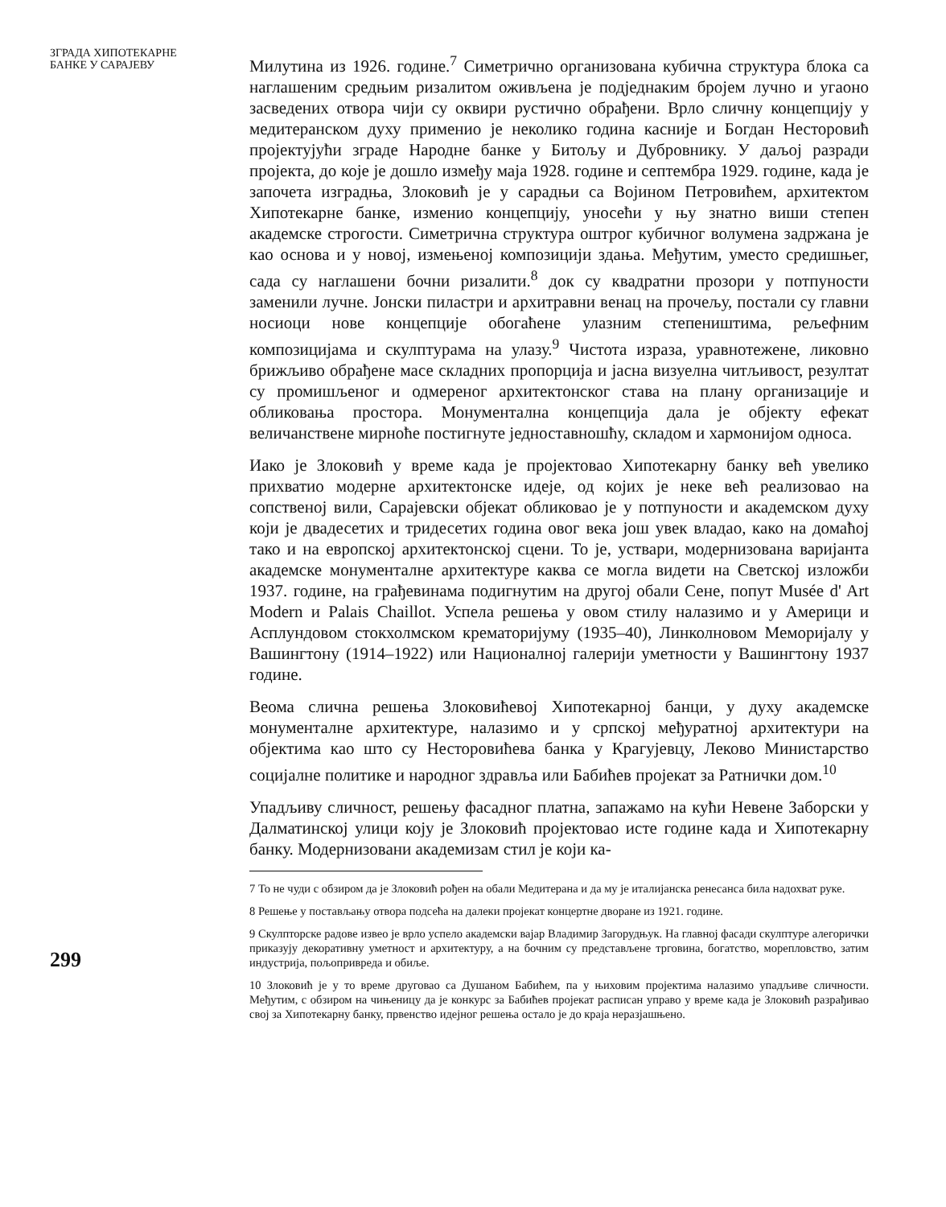ЗГРАДА ХИПОТЕКАРНЕ
БАНКЕ У САРАЈЕВУ
299
Милутина из 1926. године.<sup>7</sup> Симетрично организована кубична структура блока са наглашеним средњим ризалитом оживљена је подједнаким бројем лучно и угаоно засведених отвора чији су оквири рустично обрађени. Врло сличну концепцију у медитеранском духу применио је неколико година касније и Богдан Несторовић пројектујући зграде Народне банке у Битољу и Дубровнику. У даљој разради пројекта, до које је дошло између маја 1928. године и септембра 1929. године, када је започета изградња, Злоковић је у сарадњи са Војином Петровићем, архитектом Хипотекарне банке, изменио концепцију, уносећи у њу знатно виши степен академске строгости. Симетрична структура оштрог кубичног волумена задржана је као основа и у новој, измењеној композицији здања. Међутим, уместо средишњег, сада су наглашени бочни ризалити.<sup>8</sup> док су квадратни прозори у потпуности заменили лучне. Јонски пиластри и архитравни венац на прочељу, постали су главни носиоци нове концепције обогаћене улазним степеништима, рељефним композицијама и скулптурама на улазу.<sup>9</sup> Чистота израза, уравнотежене, ликовно брижљиво обрађене масе складних пропорција и јасна визуелна читљивост, резултат су промишљеног и одмереног архитектонског става на плану организације и обликовања простора. Монументална концепција дала је објекту ефекат величанствене мирноће постигнуте једноставношћу, складом и хармонијом односа.
Иако је Злоковић у време када је пројектовао Хипотекарну банку већ увелико прихватио модерне архитектонске идеје, од којих је неке већ реализовао на сопственој вили, Сарајевски објекат обликовао је у потпуности и академском духу који је двадесетих и тридесетих година овог века још увек владао, како на домаћој тако и на европској архитектонској сцени. То је, уствари, модернизована варијанта академске монументалне архитектуре каква се могла видети на Светској изложби 1937. године, на грађевинама подигнутим на другој обали Сене, попут Musée d' Art Modern и Palais Chaillot. Успела решења у овом стилу налазимо и у Америци и Асплундовом стокхолмском крематоријуму (1935–40), Линколновом Меморијалу у Вашингтону (1914–1922) или Националној галерији уметности у Вашингтону 1937 године.
Веома слична решења Злоковићевој Хипотекарној банци, у духу академске монументалне архитектуре, налазимо и у српској међуратној архитектури на објектима као што су Несторовићева банка у Крагујевцу, Леково Министарство социјалне политике и народног здравља или Бабићев пројекат за Ратнички дом.<sup>10</sup>
Упадљиву сличност, решењу фасадног платна, запажамо на кући Невене Заборски у Далматинској улици коју је Злоковић пројектовао исте године када и Хипотекарну банку. Модернизовани академизам стил је који ка-
7 То не чуди с обзиром да је Злоковић рођен на обали Медитерана и да му је италијанска ренесанса била надохват руке.
8 Решење у постављању отвора подсећа на далеки пројекат концертне дворане из 1921. године.
9 Скулпторске радове извео је врло успело академски вајар Владимир Загорудњук. На главној фасади скулптуре алегорички приказују декоративну уметност и архитектуру, а на бочним су представљене трговина, богатство, морепловство, затим индустрија, пољопривреда и обиље.
10 Злоковић је у то време друговао са Душаном Бабићем, па у њиховим пројектима налазимо упадљиве сличности. Међутим, с обзиром на чињеницу да је конкурс за Бабићев пројекат расписан управо у време када је Злоковић разрађивао свој за Хипотекарну банку, првенство идејног решења остало је до краја неразјашњено.